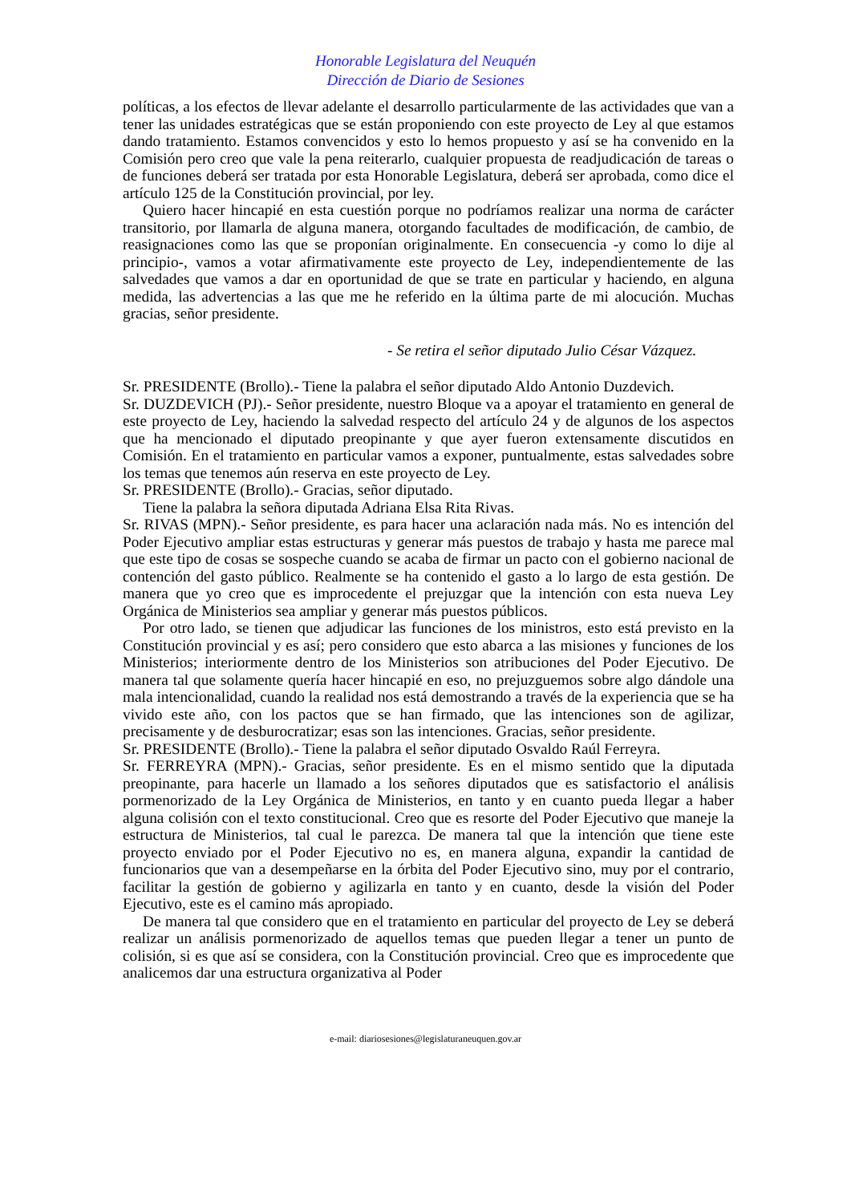Honorable Legislatura del Neuquén
Dirección de Diario de Sesiones
políticas, a los efectos de llevar adelante el desarrollo particularmente de las actividades que van a tener las unidades estratégicas que se están proponiendo con este proyecto de Ley al que estamos dando tratamiento. Estamos convencidos y esto lo hemos propuesto y así se ha convenido en la Comisión pero creo que vale la pena reiterarlo, cualquier propuesta de readjudicación de tareas o de funciones deberá ser tratada por esta Honorable Legislatura, deberá ser aprobada, como dice el artículo 125 de la Constitución provincial, por ley.
Quiero hacer hincapié en esta cuestión porque no podríamos realizar una norma de carácter transitorio, por llamarla de alguna manera, otorgando facultades de modificación, de cambio, de reasignaciones como las que se proponían originalmente. En consecuencia -y como lo dije al principio-, vamos a votar afirmativamente este proyecto de Ley, independientemente de las salvedades que vamos a dar en oportunidad de que se trate en particular y haciendo, en alguna medida, las advertencias a las que me he referido en la última parte de mi alocución. Muchas gracias, señor presidente.
- Se retira el señor diputado Julio César Vázquez.
Sr. PRESIDENTE (Brollo).- Tiene la palabra el señor diputado Aldo Antonio Duzdevich.
Sr. DUZDEVICH (PJ).- Señor presidente, nuestro Bloque va a apoyar el tratamiento en general de este proyecto de Ley, haciendo la salvedad respecto del artículo 24 y de algunos de los aspectos que ha mencionado el diputado preopinante y que ayer fueron extensamente discutidos en Comisión. En el tratamiento en particular vamos a exponer, puntualmente, estas salvedades sobre los temas que tenemos aún reserva en este proyecto de Ley.
Sr. PRESIDENTE (Brollo).- Gracias, señor diputado.
Tiene la palabra la señora diputada Adriana Elsa Rita Rivas.
Sr. RIVAS (MPN).- Señor presidente, es para hacer una aclaración nada más. No es intención del Poder Ejecutivo ampliar estas estructuras y generar más puestos de trabajo y hasta me parece mal que este tipo de cosas se sospeche cuando se acaba de firmar un pacto con el gobierno nacional de contención del gasto público. Realmente se ha contenido el gasto a lo largo de esta gestión. De manera que yo creo que es improcedente el prejuzgar que la intención con esta nueva Ley Orgánica de Ministerios sea ampliar y generar más puestos públicos.
Por otro lado, se tienen que adjudicar las funciones de los ministros, esto está previsto en la Constitución provincial y es así; pero considero que esto abarca a las misiones y funciones de los Ministerios; interiormente dentro de los Ministerios son atribuciones del Poder Ejecutivo. De manera tal que solamente quería hacer hincapié en eso, no prejuzguemos sobre algo dándole una mala intencionalidad, cuando la realidad nos está demostrando a través de la experiencia que se ha vivido este año, con los pactos que se han firmado, que las intenciones son de agilizar, precisamente y de desburocratizar; esas son las intenciones. Gracias, señor presidente.
Sr. PRESIDENTE (Brollo).- Tiene la palabra el señor diputado Osvaldo Raúl Ferreyra.
Sr. FERREYRA (MPN).- Gracias, señor presidente. Es en el mismo sentido que la diputada preopinante, para hacerle un llamado a los señores diputados que es satisfactorio el análisis pormenorizado de la Ley Orgánica de Ministerios, en tanto y en cuanto pueda llegar a haber alguna colisión con el texto constitucional. Creo que es resorte del Poder Ejecutivo que maneje la estructura de Ministerios, tal cual le parezca. De manera tal que la intención que tiene este proyecto enviado por el Poder Ejecutivo no es, en manera alguna, expandir la cantidad de funcionarios que van a desempeñarse en la órbita del Poder Ejecutivo sino, muy por el contrario, facilitar la gestión de gobierno y agilizarla en tanto y en cuanto, desde la visión del Poder Ejecutivo, este es el camino más apropiado.
De manera tal que considero que en el tratamiento en particular del proyecto de Ley se deberá realizar un análisis pormenorizado de aquellos temas que pueden llegar a tener un punto de colisión, si es que así se considera, con la Constitución provincial. Creo que es improcedente que analicemos dar una estructura organizativa al Poder
e-mail: diariosesiones@legislaturaneuquen.gov.ar